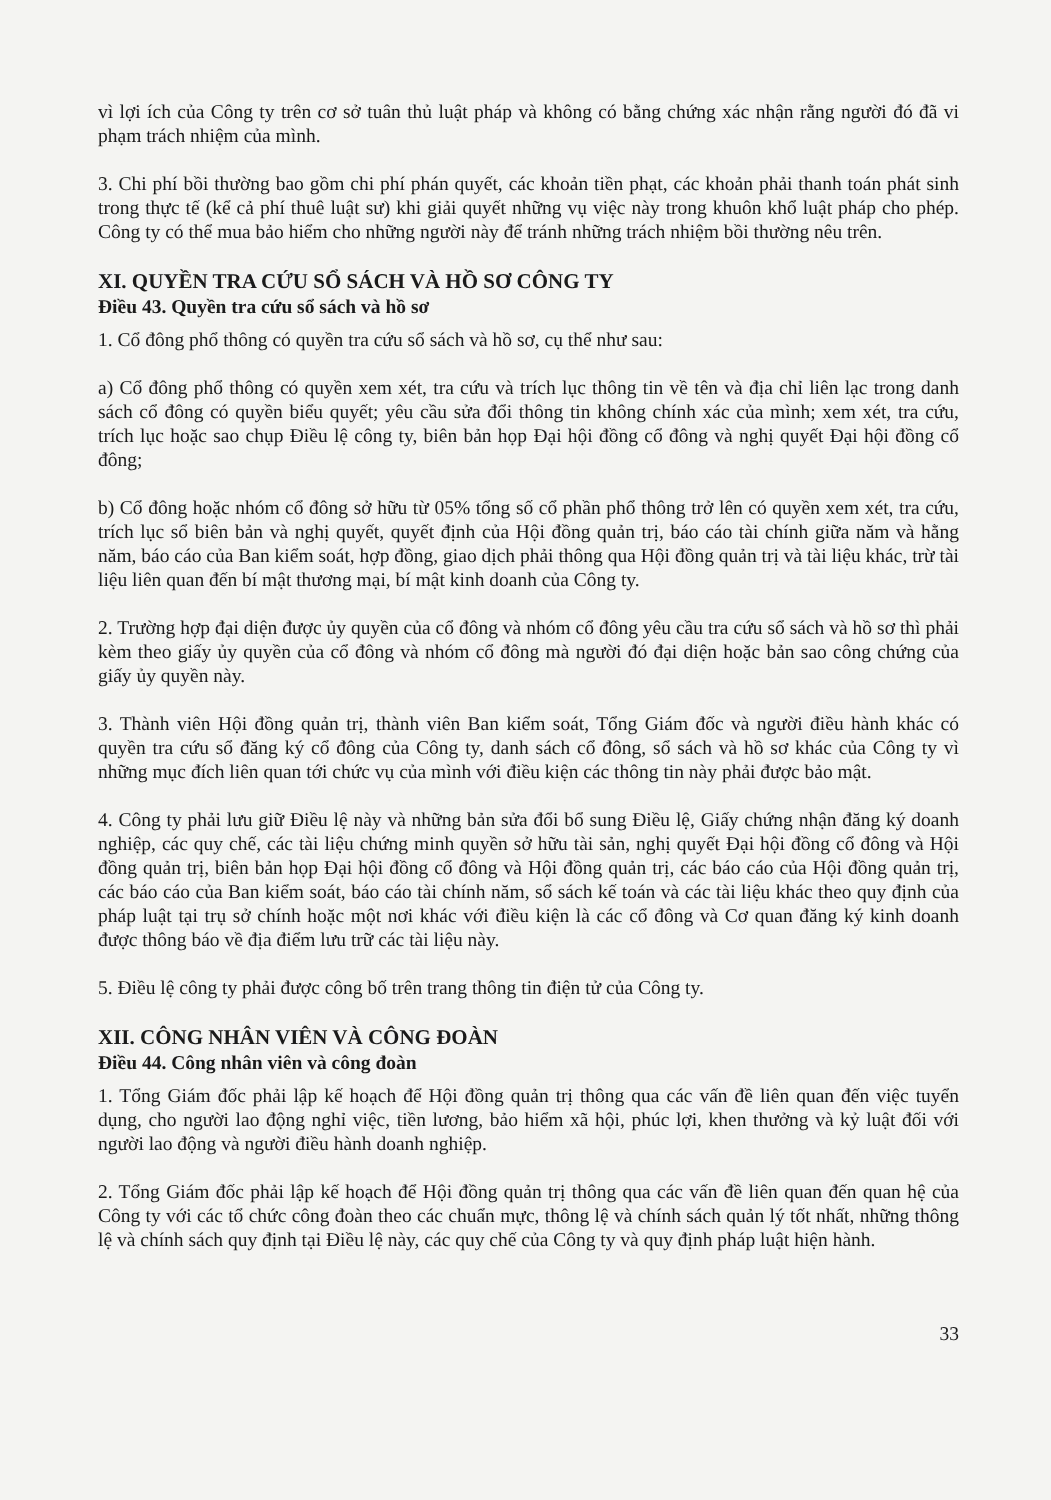vì lợi ích của Công ty trên cơ sở tuân thủ luật pháp và không có bằng chứng xác nhận rằng người đó đã vi phạm trách nhiệm của mình.
3. Chi phí bồi thường bao gồm chi phí phán quyết, các khoản tiền phạt, các khoản phải thanh toán phát sinh trong thực tế (kể cả phí thuê luật sư) khi giải quyết những vụ việc này trong khuôn khổ luật pháp cho phép. Công ty có thể mua bảo hiểm cho những người này để tránh những trách nhiệm bồi thường nêu trên.
XI. QUYỀN TRA CỨU SỔ SÁCH VÀ HỒ SƠ CÔNG TY
Điều 43. Quyền tra cứu sổ sách và hồ sơ
1. Cổ đông phổ thông có quyền tra cứu sổ sách và hồ sơ, cụ thể như sau:
a) Cổ đông phổ thông có quyền xem xét, tra cứu và trích lục thông tin về tên và địa chỉ liên lạc trong danh sách cổ đông có quyền biểu quyết; yêu cầu sửa đổi thông tin không chính xác của mình; xem xét, tra cứu, trích lục hoặc sao chụp Điều lệ công ty, biên bản họp Đại hội đồng cổ đông và nghị quyết Đại hội đồng cổ đông;
b) Cổ đông hoặc nhóm cổ đông sở hữu từ 05% tổng số cổ phần phổ thông trở lên có quyền xem xét, tra cứu, trích lục sổ biên bản và nghị quyết, quyết định của Hội đồng quản trị, báo cáo tài chính giữa năm và hằng năm, báo cáo của Ban kiểm soát, hợp đồng, giao dịch phải thông qua Hội đồng quản trị và tài liệu khác, trừ tài liệu liên quan đến bí mật thương mại, bí mật kinh doanh của Công ty.
2. Trường hợp đại diện được ủy quyền của cổ đông và nhóm cổ đông yêu cầu tra cứu sổ sách và hồ sơ thì phải kèm theo giấy ủy quyền của cổ đông và nhóm cổ đông mà người đó đại diện hoặc bản sao công chứng của giấy ủy quyền này.
3. Thành viên Hội đồng quản trị, thành viên Ban kiểm soát, Tổng Giám đốc và người điều hành khác có quyền tra cứu sổ đăng ký cổ đông của Công ty, danh sách cổ đông, sổ sách và hồ sơ khác của Công ty vì những mục đích liên quan tới chức vụ của mình với điều kiện các thông tin này phải được bảo mật.
4. Công ty phải lưu giữ Điều lệ này và những bản sửa đổi bổ sung Điều lệ, Giấy chứng nhận đăng ký doanh nghiệp, các quy chế, các tài liệu chứng minh quyền sở hữu tài sản, nghị quyết Đại hội đồng cổ đông và Hội đồng quản trị, biên bản họp Đại hội đồng cổ đông và Hội đồng quản trị, các báo cáo của Hội đồng quản trị, các báo cáo của Ban kiểm soát, báo cáo tài chính năm, sổ sách kế toán và các tài liệu khác theo quy định của pháp luật tại trụ sở chính hoặc một nơi khác với điều kiện là các cổ đông và Cơ quan đăng ký kinh doanh được thông báo về địa điểm lưu trữ các tài liệu này.
5. Điều lệ công ty phải được công bố trên trang thông tin điện tử của Công ty.
XII. CÔNG NHÂN VIÊN VÀ CÔNG ĐOÀN
Điều 44. Công nhân viên và công đoàn
1. Tổng Giám đốc phải lập kế hoạch để Hội đồng quản trị thông qua các vấn đề liên quan đến việc tuyển dụng, cho người lao động nghỉ việc, tiền lương, bảo hiểm xã hội, phúc lợi, khen thưởng và kỷ luật đối với người lao động và người điều hành doanh nghiệp.
2. Tổng Giám đốc phải lập kế hoạch để Hội đồng quản trị thông qua các vấn đề liên quan đến quan hệ của Công ty với các tổ chức công đoàn theo các chuẩn mực, thông lệ và chính sách quản lý tốt nhất, những thông lệ và chính sách quy định tại Điều lệ này, các quy chế của Công ty và quy định pháp luật hiện hành.
33